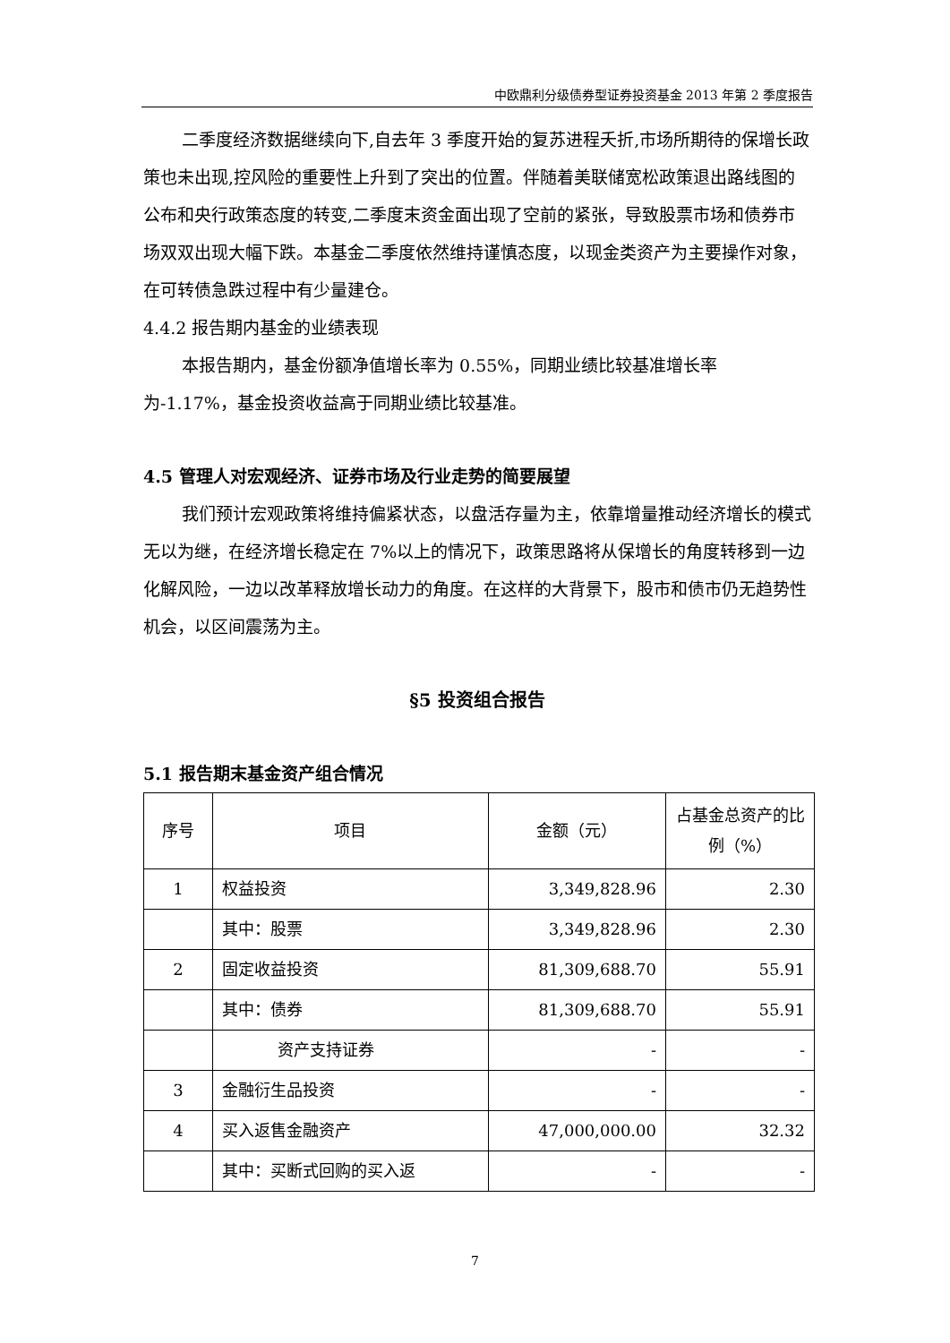中欧鼎利分级债券型证券投资基金 2013 年第 2 季度报告
二季度经济数据继续向下,自去年 3 季度开始的复苏进程夭折,市场所期待的保增长政策也未出现,控风险的重要性上升到了突出的位置。伴随着美联储宽松政策退出路线图的公布和央行政策态度的转变,二季度末资金面出现了空前的紧张，导致股票市场和债券市场双双出现大幅下跌。本基金二季度依然维持谨慎态度，以现金类资产为主要操作对象，在可转债急跌过程中有少量建仓。
4.4.2 报告期内基金的业绩表现
本报告期内，基金份额净值增长率为 0.55%，同期业绩比较基准增长率为-1.17%，基金投资收益高于同期业绩比较基准。
4.5 管理人对宏观经济、证券市场及行业走势的简要展望
我们预计宏观政策将维持偏紧状态，以盘活存量为主，依靠增量推动经济增长的模式无以为继，在经济增长稳定在 7%以上的情况下，政策思路将从保增长的角度转移到一边化解风险，一边以改革释放增长动力的角度。在这样的大背景下，股市和债市仍无趋势性机会，以区间震荡为主。
§5 投资组合报告
5.1 报告期末基金资产组合情况
| 序号 | 项目 | 金额（元） | 占基金总资产的比例（%） |
| --- | --- | --- | --- |
| 1 | 权益投资 | 3,349,828.96 | 2.30 |
| | 其中：股票 | 3,349,828.96 | 2.30 |
| 2 | 固定收益投资 | 81,309,688.70 | 55.91 |
| | 其中：债券 | 81,309,688.70 | 55.91 |
| | 资产支持证券 | - | - |
| 3 | 金融衍生品投资 | - | - |
| 4 | 买入返售金融资产 | 47,000,000.00 | 32.32 |
| | 其中：买断式回购的买入返 | - | - |
7